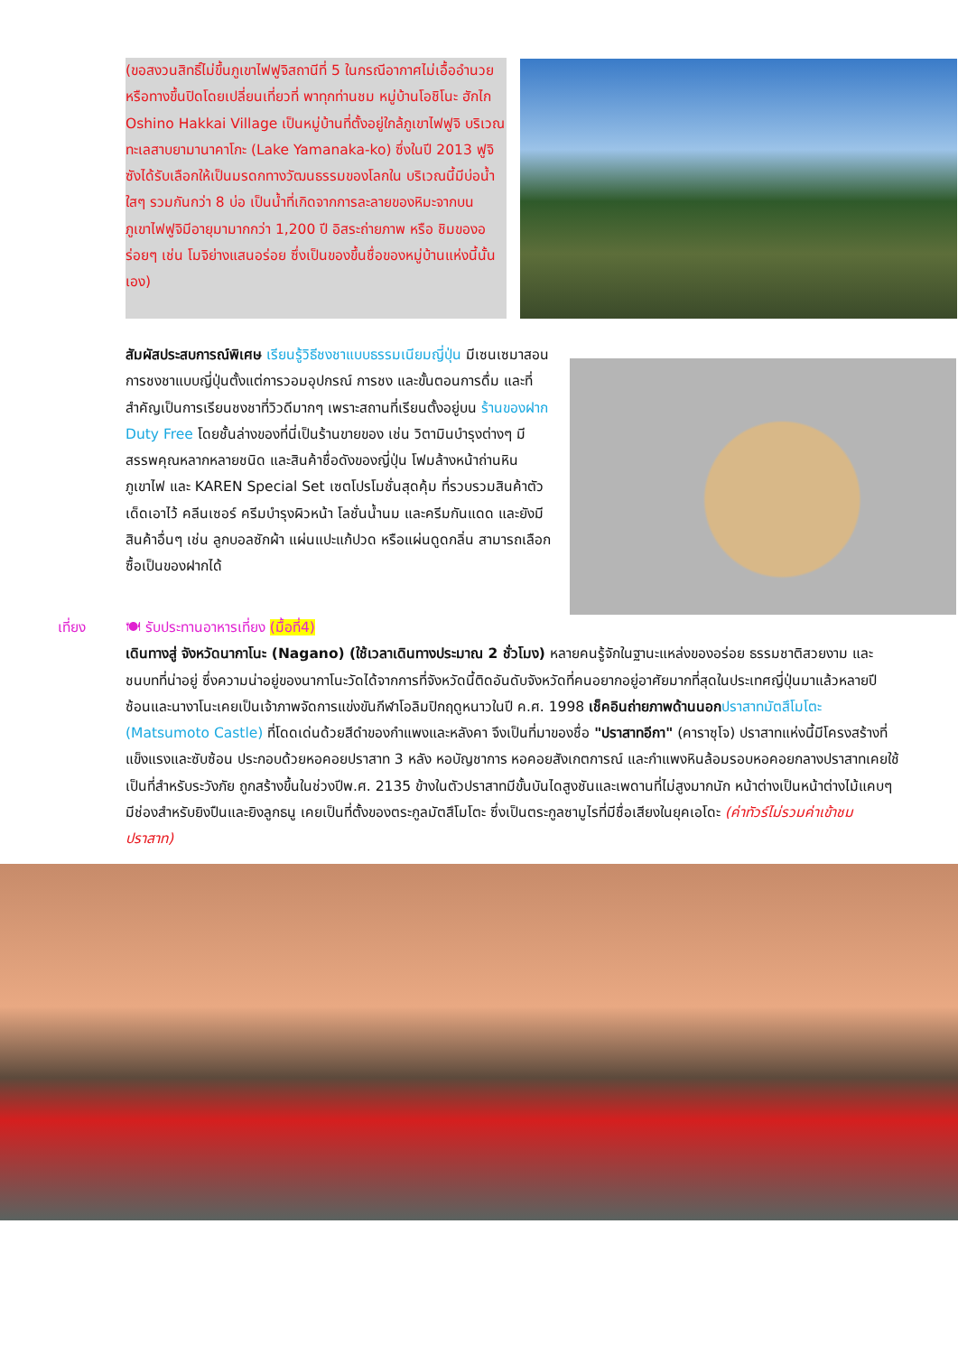(ขอสงวนสิทธิ์ไม่ขึ้นภูเขาไฟฟูจิสถานีที่ 5 ในกรณีอากาศไม่เอื้ออำนวยหรือทางขึ้นปิดโดยเปลี่ยนเที่ยวที่ พาทุกท่านชม หมู่บ้านโอชิโนะ ฮักไก Oshino Hakkai Village เป็นหมู่บ้านที่ตั้งอยู่ใกล้ภูเขาไฟฟูจิ บริเวณทะเลสาบยามานาคาโกะ (Lake Yamanaka-ko) ซึ่งในปี 2013 ฟูจิซังได้รับเลือกให้เป็นมรดกทางวัฒนธรรมของโลกใน บริเวณนี้มีบ่อน้ำใสๆ รวมกันกว่า 8 บ่อ เป็นน้ำที่เกิดจากการละลายของหิมะจากบนภูเขาไฟฟูจิมีอายุมามากกว่า 1,200 ปี อิสระถ่ายภาพ หรือ ชิมของอร่อยๆ เช่น โมจิย่างแสนอร่อย ซึ่งเป็นของขึ้นชื่อของหมู่บ้านแห่งนี้นั้นเอง)
สัมผัสประสบการณ์พิเศษ เรียนรู้วิธีชงชาแบบธรรมเนียมญี่ปุ่น มีเซนเซมาสอนการชงชาแบบญี่ปุ่นตั้งแต่การวอมอุปกรณ์ การชง และขั้นตอนการดื่ม และที่สำคัญเป็นการเรียนชงชาที่วิวดีมากๆ เพราะสถานที่เรียนตั้งอยู่บน ร้านของฝาก Duty Free โดยชั้นล่างของที่นี่เป็นร้านขายของ เช่น วิตามินบำรุงต่างๆ มีสรรพคุณหลากหลายชนิด และสินค้าชื่อดังของญี่ปุ่น โฟมล้างหน้าถ่านหินภูเขาไฟ และ KAREN Special Set เซตโปรโมชั่นสุดคุ้ม ที่รวบรวมสินค้าตัวเด็ดเอาไว้ คลีนเซอร์ ครีมบำรุงผิวหน้า โลชั่นน้ำนม และครีมกันแดด และยังมีสินค้าอื่นๆ เช่น ลูกบอลซักผ้า แผ่นแปะแก้ปวด หรือแผ่นดูดกลิ่น สามารถเลือกซื้อเป็นของฝากได้
เที่ยง 🍽 รับประทานอาหารเที่ยง (มื้อที่4)
เดินทางสู่ จังหวัดนากาโนะ (Nagano) (ใช้เวลาเดินทางประมาณ 2 ชั่วโมง) หลายคนรู้จักในฐานะแหล่งของอร่อย ธรรมชาติสวยงาม และชนบทที่น่าอยู่ ซึ่งความน่าอยู่ของนากาโนะวัดได้จากการที่จังหวัดนี้ติดอันดับจังหวัดที่คนอยากอยู่อาศัยมากที่สุดในประเทศญี่ปุ่นมาแล้วหลายปีซ้อนและนางาโนะเคยเป็นเจ้าภาพจัดการแข่งขันกีฬาโอลิมปิกฤดูหนาวในปี ค.ศ. 1998 เช็คอินถ่ายภาพด้านนอก ปราสาทมัตสึโมโตะ (Matsumoto Castle) ที่โดดเด่นด้วยสีดำของกำแพงและหลังคา จึงเป็นที่มาของชื่อ "ปราสาทอีกา" (คาราซุโจ) ปราสาทแห่งนี้มีโครงสร้างที่แข็งแรงและซับซ้อน ประกอบด้วยหอคอยปราสาท 3 หลัง หอบัญชาการ หอคอยสังเกตการณ์ และกำแพงหินล้อมรอบหอคอยกลางปราสาทเคยใช้เป็นที่สำหรับระวังภัย ถูกสร้างขึ้นในช่วงปีพ.ศ. 2135 ข้างในตัวปราสาทมีขั้นบันไดสูงชันและเพดานที่ไม่สูงมากนัก หน้าต่างเป็นหน้าต่างไม้แคบๆ มีช่องสำหรับยิงปืนและยิงลูกธนู เคยเป็นที่ตั้งของตระกูลมัตสึโมโตะ ซึ่งเป็นตระกูลซามูไรที่มีชื่อเสียงในยุคเอโดะ (ค่าทัวร์ไม่รวมค่าเข้าชมปราสาท)